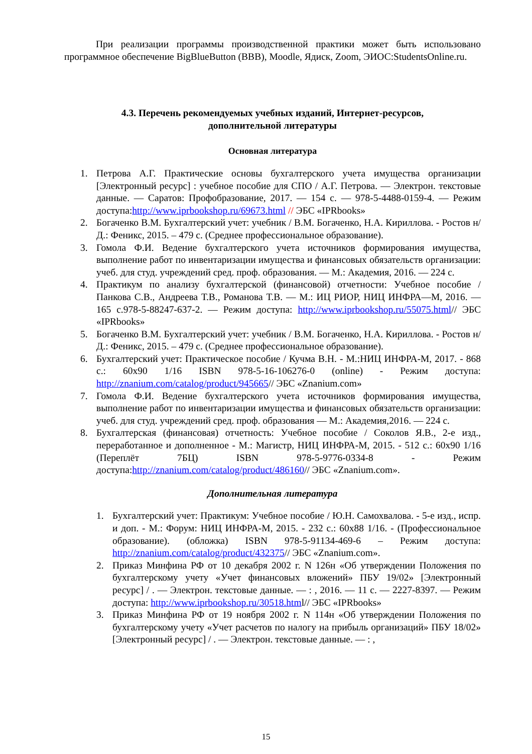При реализации программы производственной практики может быть использовано программное обеспечение BigBlueButton (BBB), Moodle, Ядиск, Zoom, ЭИОС:StudentsOnline.ru.
4.3. Перечень рекомендуемых учебных изданий, Интернет-ресурсов,
дополнительной литературы
Основная литература
1. Петрова А.Г. Практические основы бухгалтерского учета имущества организации [Электронный ресурс] : учебное пособие для СПО / А.Г. Петрова. — Электрон. текстовые данные. — Саратов: Профобразование, 2017. — 154 c. — 978-5-4488-0159-4. — Режим доступа:http://www.iprbookshop.ru/69673.html // ЭБС «IPRbooks»
2. Богаченко В.М. Бухгалтерский учет: учебник / В.М. Богаченко, Н.А. Кириллова. - Ростов н/Д.: Феникс, 2015. – 479 с. (Среднее профессиональное образование).
3. Гомола Ф.И. Ведение бухгалтерского учета источников формирования имущества, выполнение работ по инвентаризации имущества и финансовых обязательств организации: учеб. для студ. учреждений сред. проф. образования. — М.: Академия, 2016. — 224 с.
4. Практикум по анализу бухгалтерской (финансовой) отчетности: Учебное пособие / Панкова С.В., Андреева Т.В., Романова Т.В. — М.: ИЦ РИОР, НИЦ ИНФРА—М, 2016. — 165 с.978-5-88247-637-2. — Режим доступа: http://www.iprbookshop.ru/55075.html// ЭБС «IPRbooks»
5. Богаченко В.М. Бухгалтерский учет: учебник / В.М. Богаченко, Н.А. Кириллова. - Ростов н/Д.: Феникс, 2015. – 479 с. (Среднее профессиональное образование).
6. Бухгалтерский учет: Практическое пособие / Кучма В.Н. - М.:НИЦ ИНФРА-М, 2017. - 868 с.: 60x90 1/16 ISBN 978-5-16-106276-0 (online) - Режим доступа: http://znanium.com/catalog/product/945665// ЭБС «Znanium.com»
7. Гомола Ф.И. Ведение бухгалтерского учета источников формирования имущества, выполнение работ по инвентаризации имущества и финансовых обязательств организации: учеб. для студ. учреждений сред. проф. образования — М.: Академия,2016. — 224 с.
8. Бухгалтерская (финансовая) отчетность: Учебное пособие / Соколов Я.В., 2-е изд., переработанное и дополненное - М.: Магистр, НИЦ ИНФРА-М, 2015. - 512 с.: 60x90 1/16 (Переплёт 7БЦ) ISBN 978-5-9776-0334-8 - Режим доступа:http://znanium.com/catalog/product/486160// ЭБС «Znanium.com».
Дополнительная литература
1. Бухгалтерский учет: Практикум: Учебное пособие / Ю.Н. Самохвалова. - 5-e изд., испр. и доп. - М.: Форум: НИЦ ИНФРА-М, 2015. - 232 с.: 60x88 1/16. - (Профессиональное образование). (обложка) ISBN 978-5-91134-469-6 – Режим доступа: http://znanium.com/catalog/product/432375// ЭБС «Znanium.com».
2. Приказ Минфина РФ от 10 декабря 2002 г. N 126н «Об утверждении Положения по бухгалтерскому учету «Учет финансовых вложений» ПБУ 19/02» [Электронный ресурс] / . — Электрон. текстовые данные. — : , 2016. — 11 c. — 2227-8397. — Режим доступа: http://www.iprbookshop.ru/30518.html// ЭБС «IPRbooks»
3. Приказ Минфина РФ от 19 ноября 2002 г. N 114н «Об утверждении Положения по бухгалтерскому учету «Учет расчетов по налогу на прибыль организаций» ПБУ 18/02» [Электронный ресурс] / . — Электрон. текстовые данные. — : ,
15